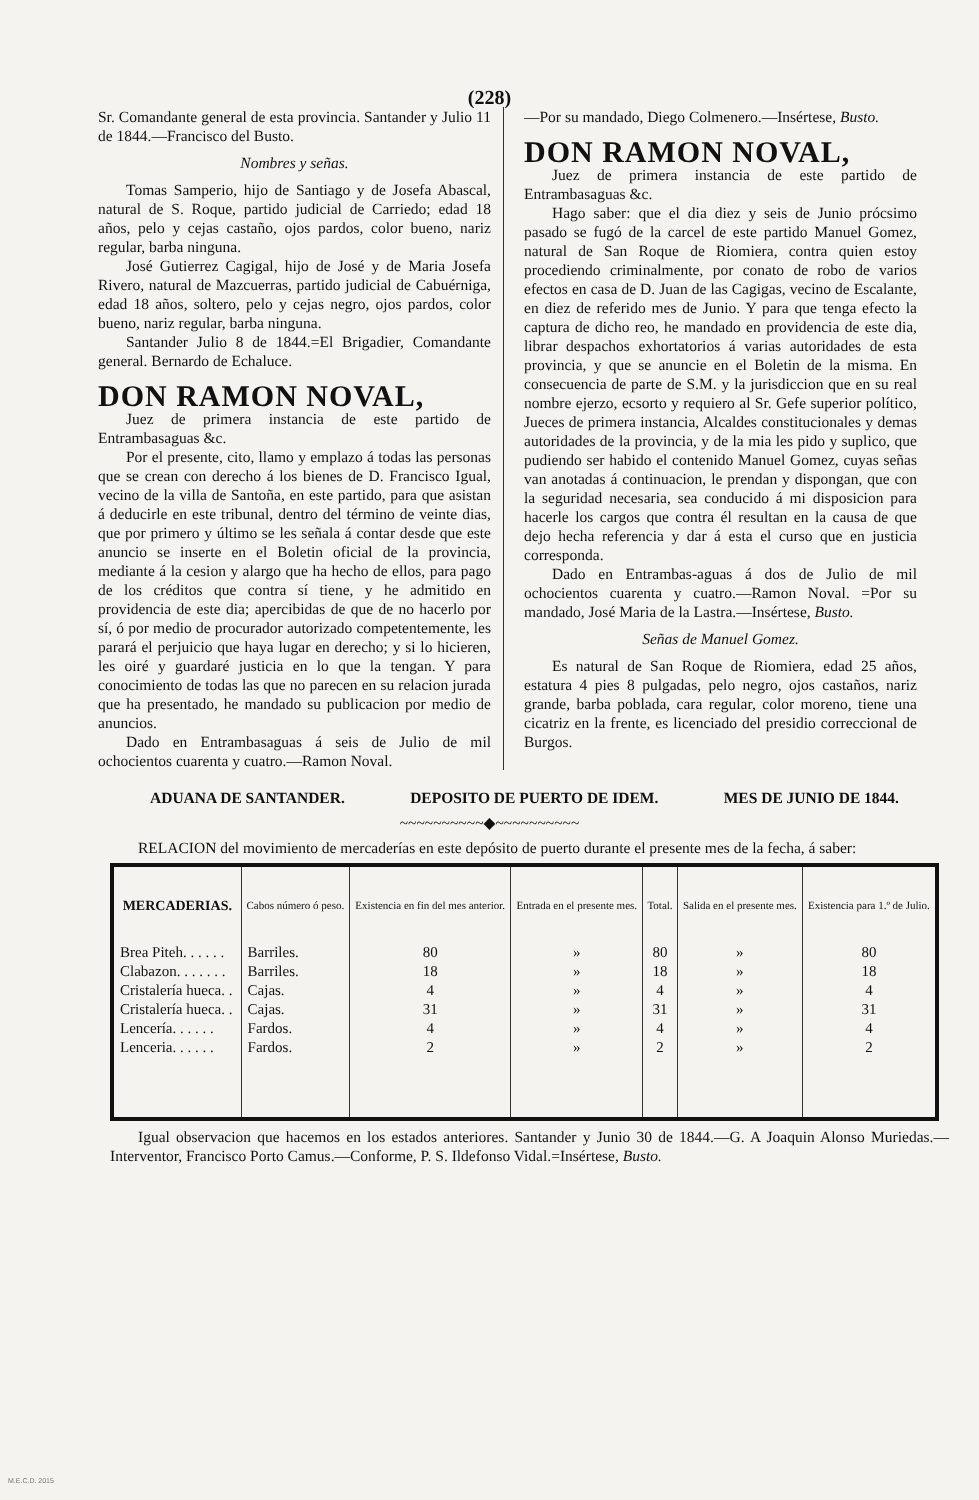(228)
Sr. Comandante general de esta provincia. Santander y Julio 11 de 1844.—Francisco del Busto.
Nombres y señas.
Tomas Samperio, hijo de Santiago y de Josefa Abascal, natural de S. Roque, partido judicial de Carriedo; edad 18 años, pelo y cejas castaño, ojos pardos, color bueno, nariz regular, barba ninguna.
José Gutierrez Cagigal, hijo de José y de Maria Josefa Rivero, natural de Mazcuerras, partido judicial de Cabuérniga, edad 18 años, soltero, pelo y cejas negro, ojos pardos, color bueno, nariz regular, barba ninguna.
Santander Julio 8 de 1844.=El Brigadier, Comandante general. Bernardo de Echaluce.
DON RAMON NOVAL,
Juez de primera instancia de este partido de Entrambasaguas &c.
Por el presente, cito, llamo y emplazo á todas las personas que se crean con derecho á los bienes de D. Francisco Igual, vecino de la villa de Santoña, en este partido, para que asistan á deducirle en este tribunal, dentro del término de veinte dias, que por primero y último se les señala á contar desde que este anuncio se inserte en el Boletin oficial de la provincia, mediante á la cesion y alargo que ha hecho de ellos, para pago de los créditos que contra sí tiene, y he admitido en providencia de este dia; apercibidas de que de no hacerlo por sí, ó por medio de procurador autorizado competentemente, les parará el perjuicio que haya lugar en derecho; y si lo hicieren, les oiré y guardaré justicia en lo que la tengan. Y para conocimiento de todas las que no parecen en su relacion jurada que ha presentado, he mandado su publicacion por medio de anuncios.
Dado en Entrambasaguas á seis de Julio de mil ochocientos cuarenta y cuatro.—Ramon Noval.
—Por su mandado, Diego Colmenero.—Insértese, Busto.
DON RAMON NOVAL,
Juez de primera instancia de este partido de Entrambasaguas &c.
Hago saber: que el dia diez y seis de Junio prócsimo pasado se fugó de la carcel de este partido Manuel Gomez, natural de San Roque de Riomiera, contra quien estoy procediendo criminalmente, por conato de robo de varios efectos en casa de D. Juan de las Cagigas, vecino de Escalante, en diez de referido mes de Junio. Y para que tenga efecto la captura de dicho reo, he mandado en providencia de este dia, librar despachos exhortatorios á varias autoridades de esta provincia, y que se anuncie en el Boletin de la misma. En consecuencia de parte de S.M. y la jurisdiccion que en su real nombre ejerzo, ecsorto y requiero al Sr. Gefe superior político, Jueces de primera instancia, Alcaldes constitucionales y demas autoridades de la provincia, y de la mia les pido y suplico, que pudiendo ser habido el contenido Manuel Gomez, cuyas señas van anotadas á continuacion, le prendan y dispongan, que con la seguridad necesaria, sea conducido á mi disposicion para hacerle los cargos que contra él resultan en la causa de que dejo hecha referencia y dar á esta el curso que en justicia corresponda.
Dado en Entrambas-aguas á dos de Julio de mil ochocientos cuarenta y cuatro.—Ramon Noval. =Por su mandado, José Maria de la Lastra.—Insértese, Busto.
Señas de Manuel Gomez.
Es natural de San Roque de Riomiera, edad 25 años, estatura 4 pies 8 pulgadas, pelo negro, ojos castaños, nariz grande, barba poblada, cara regular, color moreno, tiene una cicatriz en la frente, es licenciado del presidio correccional de Burgos.
ADUANA DE SANTANDER. DEPOSITO DE PUERTO DE IDEM. MES DE JUNIO DE 1844.
~~~~~~~~~~◆~~~~~~~~~~
RELACION del movimiento de mercaderías en este depósito de puerto durante el presente mes de la fecha, á saber:
| MERCADERIAS. | Cabos número ó peso. | Existencia en fin del mes anterior. | Entrada en el presente mes. | Total. | Salida en el presente mes. | Existencia para 1.º de Julio. |
| --- | --- | --- | --- | --- | --- | --- |
| Brea Piteh. . . . . . | Barriles. | 80 | » | 80 | » | 80 |
| Clabazon. . . . . . . | Barriles. | 18 | » | 18 | » | 18 |
| Cristalería hueca. . | Cajas. | 4 | » | 4 | » | 4 |
| Cristalería hueca. . | Cajas. | 31 | » | 31 | » | 31 |
| Lencería. . . . . . | Fardos. | 4 | » | 4 | » | 4 |
| Lenceria. . . . . . | Fardos. | 2 | » | 2 | » | 2 |
Igual observacion que hacemos en los estados anteriores. Santander y Junio 30 de 1844.—G. A Joaquin Alonso Muriedas.—Interventor, Francisco Porto Camus.—Conforme, P. S. Ildefonso Vidal.=Insértese, Busto.
M.E.C.D. 2015